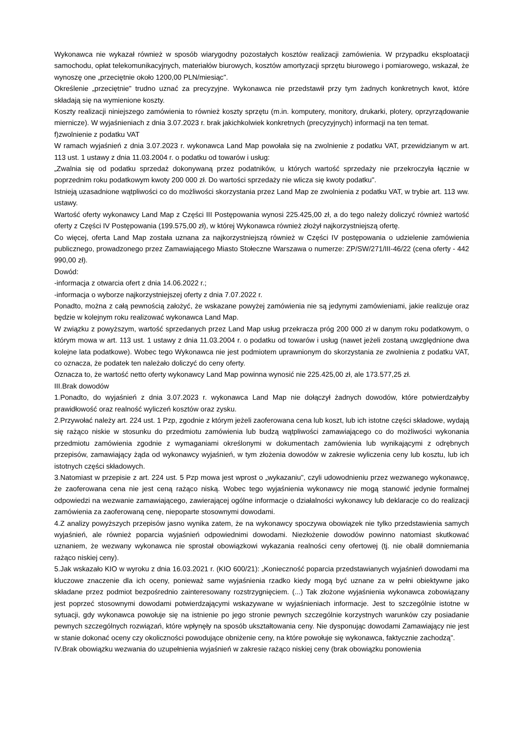Wykonawca nie wykazał również w sposób wiarygodny pozostałych kosztów realizacji zamówienia. W przypadku eksploatacji samochodu, opłat telekomunikacyjnych, materiałów biurowych, kosztów amortyzacji sprzętu biurowego i pomiarowego, wskazał, że wynoszę one „przeciętnie około 1200,00 PLN/miesiąc".
Określenie „przeciętnie" trudno uznać za precyzyjne. Wykonawca nie przedstawił przy tym żadnych konkretnych kwot, które składają się na wymienione koszty.
Koszty realizacji niniejszego zamówienia to również koszty sprzętu (m.in. komputery, monitory, drukarki, plotery, oprzyrządowanie miernicze). W wyjaśnieniach z dnia 3.07.2023 r. brak jakichkolwiek konkretnych (precyzyjnych) informacji na ten temat.
f)zwolnienie z podatku VAT
W ramach wyjaśnień z dnia 3.07.2023 r. wykonawca Land Map powołała się na zwolnienie z podatku VAT, przewidzianym w art. 113 ust. 1 ustawy z dnia 11.03.2004 r. o podatku od towarów i usług:
„Zwalnia się od podatku sprzedaż dokonywaną przez podatników, u których wartość sprzedaży nie przekroczyła łącznie w poprzednim roku podatkowym kwoty 200 000 zł. Do wartości sprzedaży nie wlicza się kwoty podatku".
Istnieją uzasadnione wątpliwości co do możliwości skorzystania przez Land Map ze zwolnienia z podatku VAT, w trybie art. 113 ww. ustawy.
Wartość oferty wykonawcy Land Map z Części III Postępowania wynosi 225.425,00 zł, a do tego należy doliczyć również wartość oferty z Części IV Postępowania (199.575,00 zł), w której Wykonawca również złożył najkorzystniejszą ofertę.
Co więcej, oferta Land Map została uznana za najkorzystniejszą również w Części IV postępowania o udzielenie zamówienia publicznego, prowadzonego przez Zamawiającego Miasto Stołeczne Warszawa o numerze: ZP/SW/271/III-46/22 (cena oferty - 442 990,00 zł).
Dowód:
-informacja z otwarcia ofert z dnia 14.06.2022 r.;
-informacja o wyborze najkorzystniejszej oferty z dnia 7.07.2022 r.
Ponadto, można z całą pewnością założyć, że wskazane powyżej zamówienia nie są jedynymi zamówieniami, jakie realizuje oraz będzie w kolejnym roku realizować wykonawca Land Map.
W związku z powyższym, wartość sprzedanych przez Land Map usług przekracza próg 200 000 zł w danym roku podatkowym, o którym mowa w art. 113 ust. 1 ustawy z dnia 11.03.2004 r. o podatku od towarów i usług (nawet jeżeli zostaną uwzględnione dwa kolejne lata podatkowe). Wobec tego Wykonawca nie jest podmiotem uprawnionym do skorzystania ze zwolnienia z podatku VAT, co oznacza, że podatek ten należało doliczyć do ceny oferty.
Oznacza to, że wartość netto oferty wykonawcy Land Map powinna wynosić nie 225.425,00 zł, ale 173.577,25 zł.
III.Brak dowodów
1.Ponadto, do wyjaśnień z dnia 3.07.2023 r. wykonawca Land Map nie dołączył żadnych dowodów, które potwierdzałyby prawidłowość oraz realność wyliczeń kosztów oraz zysku.
2.Przywołać należy art. 224 ust. 1 Pzp, zgodnie z którym jeżeli zaoferowana cena lub koszt, lub ich istotne części składowe, wydają się rażąco niskie w stosunku do przedmiotu zamówienia lub budzą wątpliwości zamawiającego co do możliwości wykonania przedmiotu zamówienia zgodnie z wymaganiami określonymi w dokumentach zamówienia lub wynikającymi z odrębnych przepisów, zamawiający żąda od wykonawcy wyjaśnień, w tym złożenia dowodów w zakresie wyliczenia ceny lub kosztu, lub ich istotnych części składowych.
3.Natomiast w przepisie z art. 224 ust. 5 Pzp mowa jest wprost o „wykazaniu", czyli udowodnieniu przez wezwanego wykonawcę, że zaoferowana cena nie jest ceną rażąco niską. Wobec tego wyjaśnienia wykonawcy nie mogą stanowić jedynie formalnej odpowiedzi na wezwanie zamawiającego, zawierającej ogólne informacje o działalności wykonawcy lub deklaracje co do realizacji zamówienia za zaoferowaną cenę, niepoparte stosownymi dowodami.
4.Z analizy powyższych przepisów jasno wynika zatem, że na wykonawcy spoczywa obowiązek nie tylko przedstawienia samych wyjaśnień, ale również poparcia wyjaśnień odpowiednimi dowodami. Niezłożenie dowodów powinno natomiast skutkować uznaniem, że wezwany wykonawca nie sprostał obowiązkowi wykazania realności ceny ofertowej (tj. nie obalił domniemania rażąco niskiej ceny).
5.Jak wskazało KIO w wyroku z dnia 16.03.2021 r. (KIO 600/21): „Konieczność poparcia przedstawianych wyjaśnień dowodami ma kluczowe znaczenie dla ich oceny, ponieważ same wyjaśnienia rzadko kiedy mogą być uznane za w pełni obiektywne jako składane przez podmiot bezpośrednio zainteresowany rozstrzygnięciem. (...) Tak złożone wyjaśnienia wykonawca zobowiązany jest poprzeć stosownymi dowodami potwierdzającymi wskazywane w wyjaśnieniach informacje. Jest to szczególnie istotne w sytuacji, gdy wykonawca powołuje się na istnienie po jego stronie pewnych szczególnie korzystnych warunków czy posiadanie pewnych szczególnych rozwiązań, które wpłynęły na sposób ukształtowania ceny. Nie dysponując dowodami Zamawiający nie jest w stanie dokonać oceny czy okoliczności powodujące obniżenie ceny, na które powołuje się wykonawca, faktycznie zachodzą".
IV.Brak obowiązku wezwania do uzupełnienia wyjaśnień w zakresie rażąco niskiej ceny (brak obowiązku ponowienia